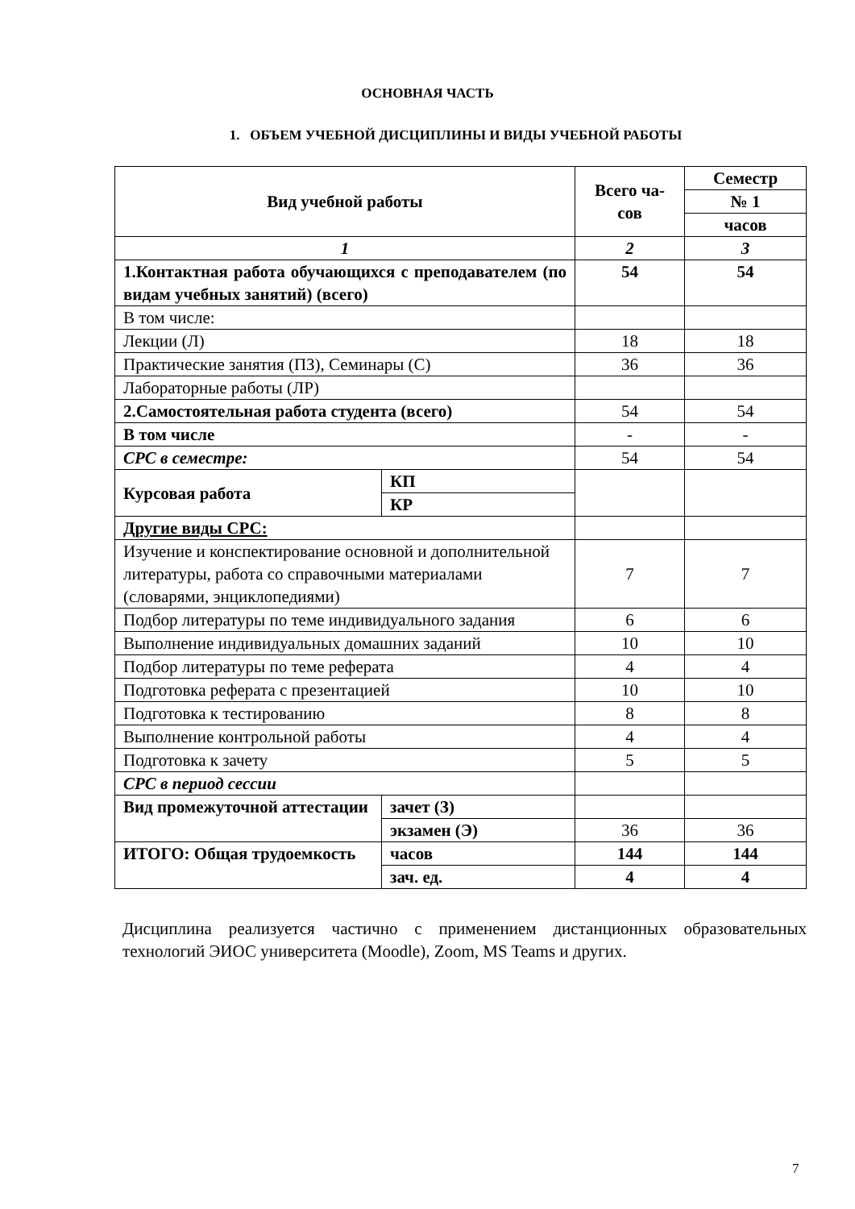ОСНОВНАЯ ЧАСТЬ
1. ОБЪЕМ УЧЕБНОЙ ДИСЦИПЛИНЫ И ВИДЫ УЧЕБНОЙ РАБОТЫ
| Вид учебной работы | | Всего ча-сов | Семестр |
| --- | --- | --- | --- |
| | | | № 1 |
| | | | часов |
| 1 | | 2 | 3 |
| 1.Контактная работа обучающихся с преподавателем (по видам учебных занятий) (всего) | | 54 | 54 |
| В том числе: | | | |
| Лекции (Л) | | 18 | 18 |
| Практические занятия (ПЗ), Семинары (С) | | 36 | 36 |
| Лабораторные работы (ЛР) | | | |
| 2.Самостоятельная работа студента (всего) | | 54 | 54 |
| В том числе | | - | - |
| СРС в семестре: | | 54 | 54 |
| Курсовая работа | КП | | |
| | КР | | |
| Другие виды СРС: | | | |
| Изучение и конспектирование основной и дополнительной литературы, работа со справочными материалами (словарями, энциклопедиями) | | 7 | 7 |
| Подбор литературы по теме индивидуального задания | | 6 | 6 |
| Выполнение индивидуальных домашних заданий | | 10 | 10 |
| Подбор литературы по теме реферата | | 4 | 4 |
| Подготовка реферата с презентацией | | 10 | 10 |
| Подготовка к тестированию | | 8 | 8 |
| Выполнение контрольной работы | | 4 | 4 |
| Подготовка к зачету | | 5 | 5 |
| СРС в период сессии | | | |
| Вид промежуточной аттестации | зачет (З) | | |
| | экзамен (Э) | 36 | 36 |
| ИТОГО: Общая трудоемкость | часов | 144 | 144 |
| | зач. ед. | 4 | 4 |
Дисциплина реализуется частично с применением дистанционных образовательных технологий ЭИОС университета (Moodle), Zoom, MS Teams и других.
7